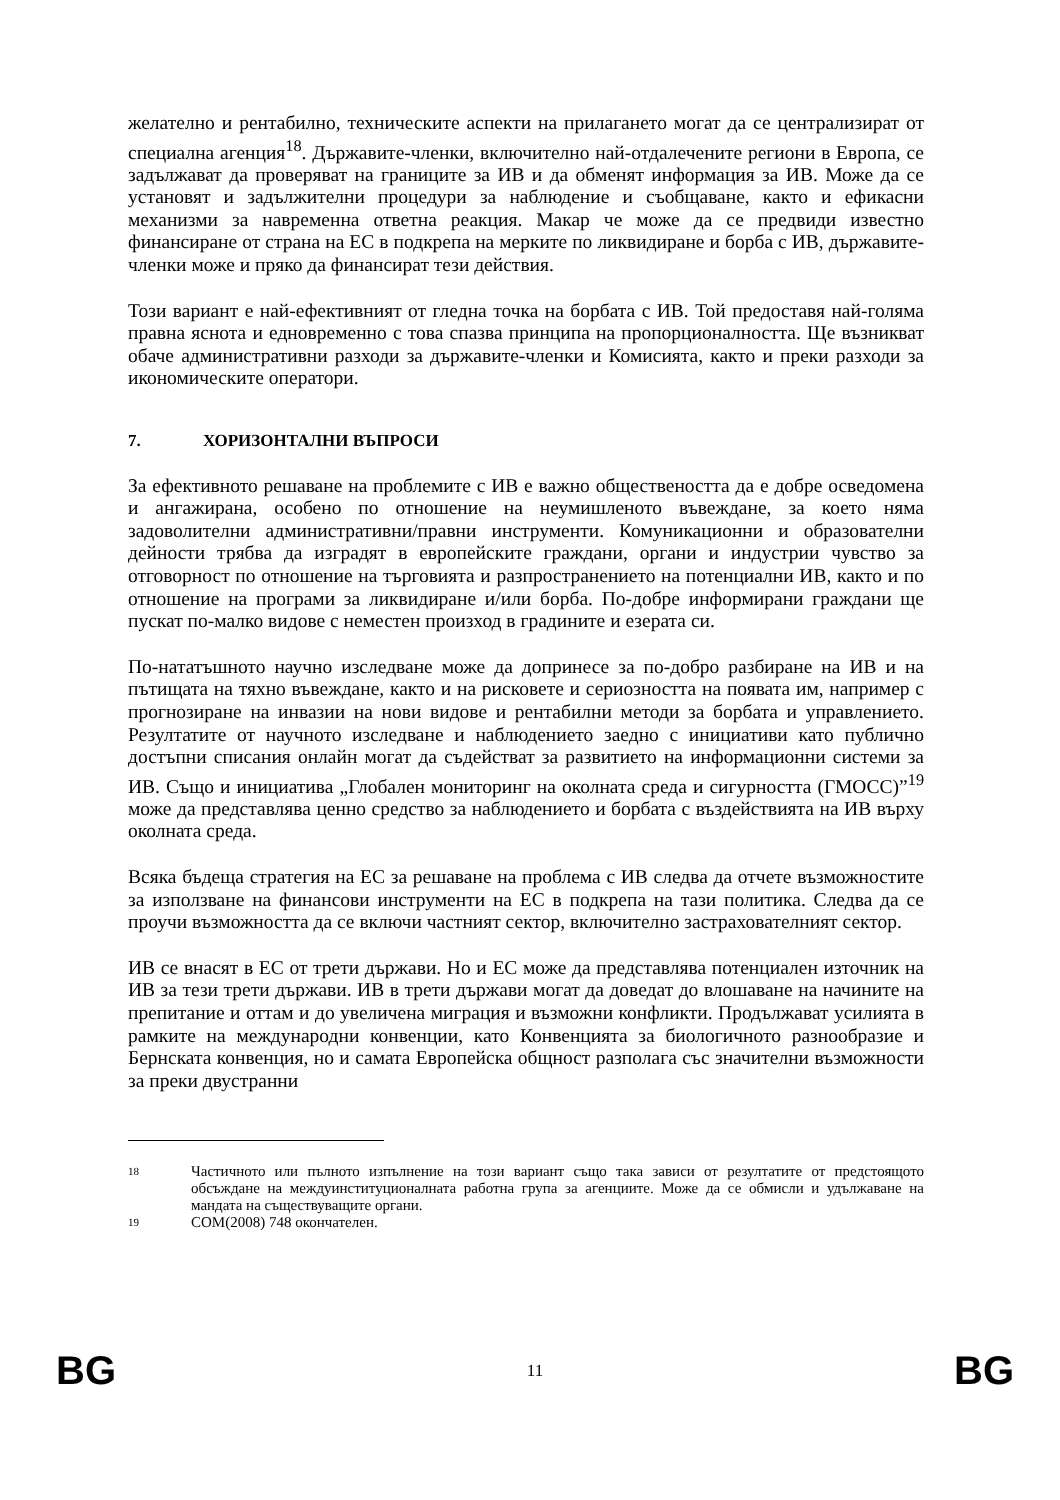желателно и рентабилно, техническите аспекти на прилагането могат да се централизират от специална агенция<sup>18</sup>. Държавите-членки, включително най-отдалечените региони в Европа, се задължават да проверяват на границите за ИВ и да обменят информация за ИВ. Може да се установят и задължителни процедури за наблюдение и съобщаване, както и ефикасни механизми за навременна ответна реакция. Макар че може да се предвиди известно финансиране от страна на ЕС в подкрепа на мерките по ликвидиране и борба с ИВ, държавите-членки може и пряко да финансират тези действия.
Този вариант е най-ефективният от гледна точка на борбата с ИВ. Той предоставя най-голяма правна яснота и едновременно с това спазва принципа на пропорционалността. Ще възникват обаче административни разходи за държавите-членки и Комисията, както и преки разходи за икономическите оператори.
7. ХОРИЗОНТАЛНИ ВЪПРОСИ
За ефективното решаване на проблемите с ИВ е важно обществеността да е добре осведомена и ангажирана, особено по отношение на неумишленото въвеждане, за което няма задоволителни административни/правни инструменти. Комуникационни и образователни дейности трябва да изградят в европейските граждани, органи и индустрии чувство за отговорност по отношение на търговията и разпространението на потенциални ИВ, както и по отношение на програми за ликвидиране и/или борба. По-добре информирани граждани ще пускат по-малко видове с неместен произход в градините и езерата си.
По-нататъшното научно изследване може да допринесе за по-добро разбиране на ИВ и на пътищата на тяхно въвеждане, както и на рисковете и сериозността на появата им, например с прогнозиране на инвазии на нови видове и рентабилни методи за борбата и управлението. Резултатите от научното изследване и наблюдението заедно с инициативи като публично достъпни списания онлайн могат да съдействат за развитието на информационни системи за ИВ. Също и инициатива „Глобален мониторинг на околната среда и сигурността (ГМОСС)”<sup>19</sup> може да представлява ценно средство за наблюдението и борбата с въздействията на ИВ върху околната среда.
Всяка бъдеща стратегия на ЕС за решаване на проблема с ИВ следва да отчете възможностите за използване на финансови инструменти на ЕС в подкрепа на тази политика. Следва да се проучи възможността да се включи частният сектор, включително застрахователният сектор.
ИВ се внасят в ЕС от трети държави. Но и ЕС може да представлява потенциален източник на ИВ за тези трети държави. ИВ в трети държави могат да доведат до влошаване на начините на препитание и оттам и до увеличена миграция и възможни конфликти. Продължават усилията в рамките на международни конвенции, като Конвенцията за биологичното разнообразие и Бернската конвенция, но и самата Европейска общност разполага със значителни възможности за преки двустранни
18
Частичното или пълното изпълнение на този вариант също така зависи от резултатите от предстоящото обсъждане на междуинституционалната работна група за агенциите. Може да се обмисли и удължаване на мандата на съществуващите органи.
19
COM(2008) 748 окончателен.
BG 11 BG